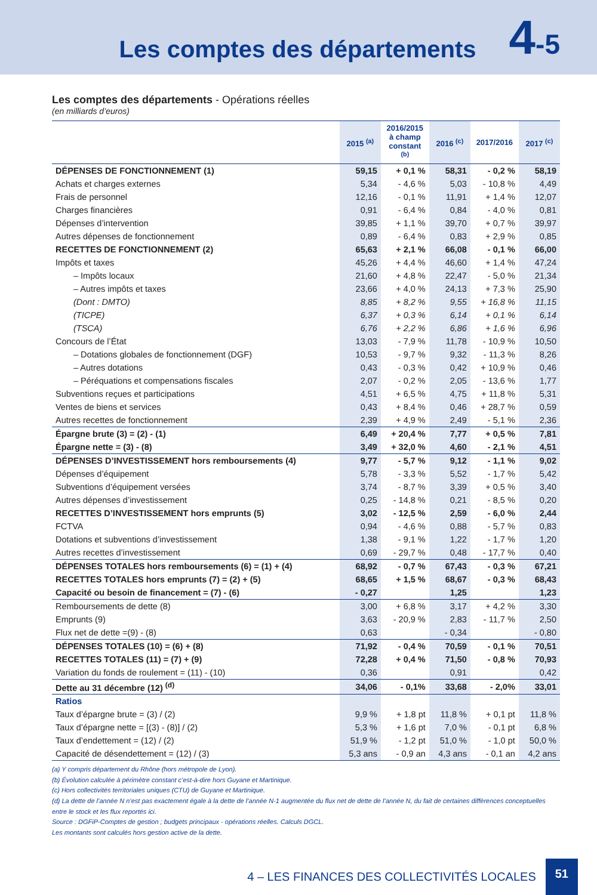Les comptes des départements
4-5
Les comptes des départements - Opérations réelles
(en milliards d’euros)
| | 2015 <sup>(a)</sup> | 2016/2015 à champ constant <sup>(b)</sup> | 2016 <sup>(c)</sup> | 2017/2016 | 2017 <sup>(c)</sup> |
| --- | --- | --- | --- | --- | --- |
| DÉPENSES DE FONCTIONNEMENT (1) | 59,15 | + 0,1 % | 58,31 | - 0,2 % | 58,19 |
| Achats et charges externes | 5,34 | - 4,6 % | 5,03 | - 10,8 % | 4,49 |
| Frais de personnel | 12,16 | - 0,1 % | 11,91 | + 1,4 % | 12,07 |
| Charges financières | 0,91 | - 6,4 % | 0,84 | - 4,0 % | 0,81 |
| Dépenses d’intervention | 39,85 | + 1,1 % | 39,70 | + 0,7 % | 39,97 |
| Autres dépenses de fonctionnement | 0,89 | - 6,4 % | 0,83 | + 2,9 % | 0,85 |
| RECETTES DE FONCTIONNEMENT (2) | 65,63 | + 2,1 % | 66,08 | - 0,1 % | 66,00 |
| Impôts et taxes | 45,26 | + 4,4 % | 46,60 | + 1,4 % | 47,24 |
| – Impôts locaux | 21,60 | + 4,8 % | 22,47 | - 5,0 % | 21,34 |
| – Autres impôts et taxes | 23,66 | + 4,0 % | 24,13 | + 7,3 % | 25,90 |
| (Dont : DMTO) | 8,85 | + 8,2 % | 9,55 | + 16,8 % | 11,15 |
| (TICPE) | 6,37 | + 0,3 % | 6,14 | + 0,1 % | 6,14 |
| (TSCA) | 6,76 | + 2,2 % | 6,86 | + 1,6 % | 6,96 |
| Concours de l’État | 13,03 | - 7,9 % | 11,78 | - 10,9 % | 10,50 |
| – Dotations globales de fonctionnement (DGF) | 10,53 | - 9,7 % | 9,32 | - 11,3 % | 8,26 |
| – Autres dotations | 0,43 | - 0,3 % | 0,42 | + 10,9 % | 0,46 |
| – Péréquations et compensations fiscales | 2,07 | - 0,2 % | 2,05 | - 13,6 % | 1,77 |
| Subventions reçues et participations | 4,51 | + 6,5 % | 4,75 | + 11,8 % | 5,31 |
| Ventes de biens et services | 0,43 | + 8,4 % | 0,46 | + 28,7 % | 0,59 |
| Autres recettes de fonctionnement | 2,39 | + 4,9 % | 2,49 | - 5,1 % | 2,36 |
| Épargne brute (3) = (2) - (1) | 6,49 | + 20,4 % | 7,77 | + 0,5 % | 7,81 |
| Épargne nette = (3) - (8) | 3,49 | + 32,0 % | 4,60 | - 2,1 % | 4,51 |
| DÉPENSES D’INVESTISSEMENT hors remboursements (4) | 9,77 | - 5,7 % | 9,12 | - 1,1 % | 9,02 |
| Dépenses d’équipement | 5,78 | - 3,3 % | 5,52 | - 1,7 % | 5,42 |
| Subventions d’équipement versées | 3,74 | - 8,7 % | 3,39 | + 0,5 % | 3,40 |
| Autres dépenses d’investissement | 0,25 | - 14,8 % | 0,21 | - 8,5 % | 0,20 |
| RECETTES D’INVESTISSEMENT hors emprunts (5) | 3,02 | - 12,5 % | 2,59 | - 6,0 % | 2,44 |
| FCTVA | 0,94 | - 4,6 % | 0,88 | - 5,7 % | 0,83 |
| Dotations et subventions d’investissement | 1,38 | - 9,1 % | 1,22 | - 1,7 % | 1,20 |
| Autres recettes d’investissement | 0,69 | - 29,7 % | 0,48 | - 17,7 % | 0,40 |
| DÉPENSES TOTALES hors remboursements (6) = (1) + (4) | 68,92 | - 0,7 % | 67,43 | - 0,3 % | 67,21 |
| RECETTES TOTALES hors emprunts (7) = (2) + (5) | 68,65 | + 1,5 % | 68,67 | - 0,3 % | 68,43 |
| Capacité ou besoin de financement = (7) - (6) | - 0,27 | | 1,25 | | 1,23 |
| Remboursements de dette (8) | 3,00 | + 6,8 % | 3,17 | + 4,2 % | 3,30 |
| Emprunts (9) | 3,63 | - 20,9 % | 2,83 | - 11,7 % | 2,50 |
| Flux net de dette =(9) - (8) | 0,63 | | - 0,34 | | - 0,80 |
| DÉPENSES TOTALES (10) = (6) + (8) | 71,92 | - 0,4 % | 70,59 | - 0,1 % | 70,51 |
| RECETTES TOTALES (11) = (7) + (9) | 72,28 | + 0,4 % | 71,50 | - 0,8 % | 70,93 |
| Variation du fonds de roulement = (11) - (10) | 0,36 | | 0,91 | | 0,42 |
| Dette au 31 décembre (12) <sup>(d)</sup> | 34,06 | - 0,1% | 33,68 | - 2,0% | 33,01 |
| Ratios | | | | | |
| Taux d’épargne brute = (3) / (2) | 9,9 % | + 1,8 pt | 11,8 % | + 0,1 pt | 11,8 % |
| Taux d’épargne nette = [(3) - (8)] / (2) | 5,3 % | + 1,6 pt | 7,0 % | - 0,1 pt | 6,8 % |
| Taux d’endettement = (12) / (2) | 51,9 % | - 1,2 pt | 51,0 % | - 1,0 pt | 50,0 % |
| Capacité de désendettement = (12) / (3) | 5,3 ans | - 0,9 an | 4,3 ans | - 0,1 an | 4,2 ans |
(a) Y compris département du Rhône (hors métropole de Lyon).
(b) Évolution calculée à périmètre constant c’est-à-dire hors Guyane et Martinique.
(c) Hors collectivités territoriales uniques (CTU) de Guyane et Martinique.
(d) La dette de l’année N n’est pas exactement égale à la dette de l’année N-1 augmentée du flux net de dette de l’année N, du fait de certaines différences conceptuelles entre le stock et les flux reportés ici.
Source : DGFiP-Comptes de gestion ; budgets principaux - opérations réelles. Calculs DGCL.
Les montants sont calculés hors gestion active de la dette.
4 – LES FINANCES DES COLLECTIVITÉS LOCALES 51